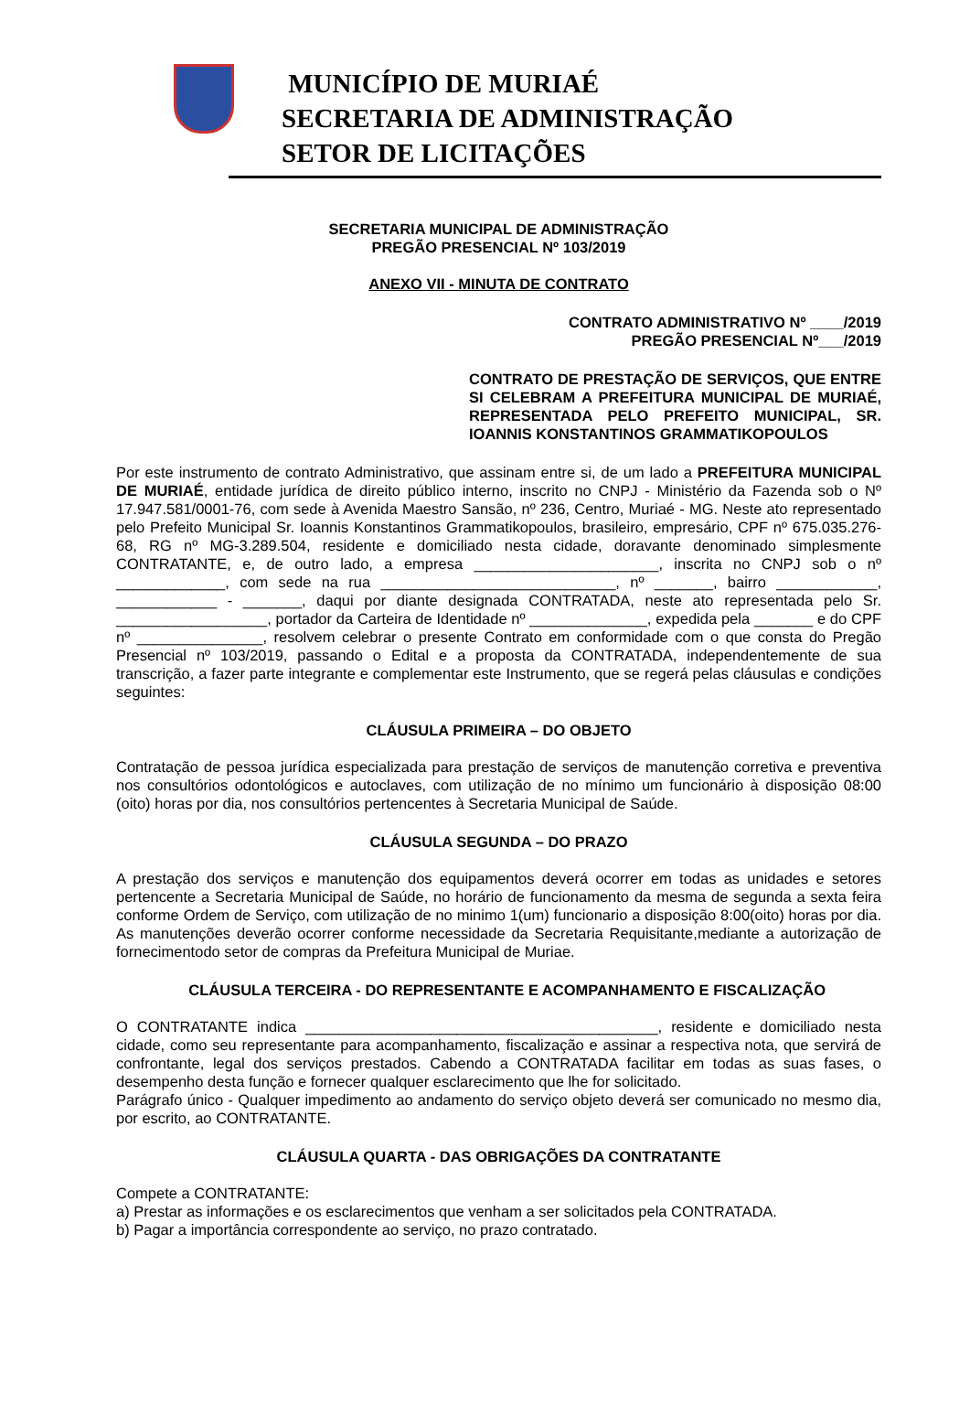MUNICÍPIO DE MURIAÉ
SECRETARIA DE ADMINISTRAÇÃO
SETOR DE LICITAÇÕES
SECRETARIA MUNICIPAL DE ADMINISTRAÇÃO
PREGÃO PRESENCIAL Nº 103/2019
ANEXO VII - MINUTA DE CONTRATO
CONTRATO ADMINISTRATIVO Nº ____/2019
PREGÃO PRESENCIAL Nº___/2019
CONTRATO DE PRESTAÇÃO DE SERVIÇOS, QUE ENTRE SI CELEBRAM A PREFEITURA MUNICIPAL DE MURIAÉ, REPRESENTADA PELO PREFEITO MUNICIPAL, SR. IOANNIS KONSTANTINOS GRAMMATIKOPOULOS
Por este instrumento de contrato Administrativo, que assinam entre si, de um lado a PREFEITURA MUNICIPAL DE MURIAÉ, entidade jurídica de direito público interno, inscrito no CNPJ - Ministério da Fazenda sob o Nº 17.947.581/0001-76, com sede à Avenida Maestro Sansão, nº 236, Centro, Muriaé - MG. Neste ato representado pelo Prefeito Municipal Sr. Ioannis Konstantinos Grammatikopoulos, brasileiro, empresário, CPF nº 675.035.276-68, RG nº MG-3.289.504, residente e domiciliado nesta cidade, doravante denominado simplesmente CONTRATANTE, e, de outro lado, a empresa ______________________, inscrita no CNPJ sob o nº _____________, com sede na rua ____________________________, nº _______, bairro ____________, ____________ - _______, daqui por diante designada CONTRATADA, neste ato representada pelo Sr. __________________, portador da Carteira de Identidade nº ______________, expedida pela _______ e do CPF nº _______________, resolvem celebrar o presente Contrato em conformidade com o que consta do Pregão Presencial nº 103/2019, passando o Edital e a proposta da CONTRATADA, independentemente de sua transcrição, a fazer parte integrante e complementar este Instrumento, que se regerá pelas cláusulas e condições seguintes:
CLÁUSULA PRIMEIRA – DO OBJETO
Contratação de pessoa jurídica especializada para prestação de serviços de manutenção corretiva e preventiva nos consultórios odontológicos e autoclaves, com utilização de no mínimo um funcionário à disposição 08:00 (oito) horas por dia, nos consultórios pertencentes à Secretaria Municipal de Saúde.
CLÁUSULA SEGUNDA – DO PRAZO
A prestação dos serviços e manutenção dos equipamentos deverá ocorrer em todas as unidades e setores pertencente a Secretaria Municipal de Saúde, no horário de funcionamento da mesma de segunda a sexta feira conforme Ordem de Serviço, com utilização de no minimo 1(um) funcionario a disposição 8:00(oito) horas por dia. As manutenções deverão ocorrer conforme necessidade da Secretaria Requisitante,mediante a autorização de fornecimentodo setor de compras da Prefeitura Municipal de Muriae.
CLÁUSULA TERCEIRA - DO REPRESENTANTE E ACOMPANHAMENTO E FISCALIZAÇÃO
O CONTRATANTE indica __________________________________________, residente e domiciliado nesta cidade, como seu representante para acompanhamento, fiscalização e assinar a respectiva nota, que servirá de confrontante, legal dos serviços prestados. Cabendo a CONTRATADA facilitar em todas as suas fases, o desempenho desta função e fornecer qualquer esclarecimento que lhe for solicitado.
Parágrafo único - Qualquer impedimento ao andamento do serviço objeto deverá ser comunicado no mesmo dia, por escrito, ao CONTRATANTE.
CLÁUSULA QUARTA - DAS OBRIGAÇÕES DA CONTRATANTE
Compete a CONTRATANTE:
a) Prestar as informações e os esclarecimentos que venham a ser solicitados pela CONTRATADA.
b) Pagar a importância correspondente ao serviço, no prazo contratado.